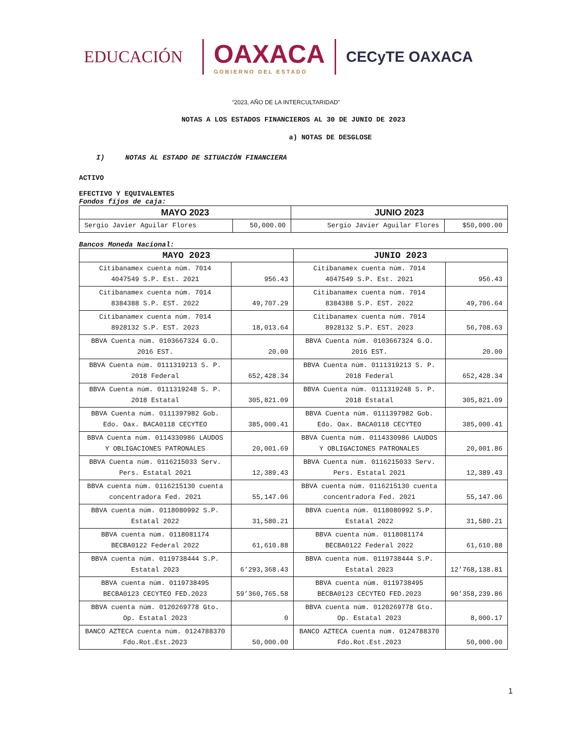EDUCACIÓN
OAXACA
GOBIERNO DEL ESTADO
CECyTE OAXACA
“2023, AÑO DE LA INTERCULTARIDAD”
NOTAS A LOS ESTADOS FINANCIEROS AL 30 DE JUNIO DE 2023
a) NOTAS DE DESGLOSE
I) NOTAS AL ESTADO DE SITUACIÓN FINANCIERA
ACTIVO
EFECTIVO Y EQUIVALENTES
Fondos fijos de caja:
| MAYO 2023 | | JUNIO 2023 | |
| --- | --- | --- | --- |
| Sergio Javier Aguilar Flores | 50,000.00 | Sergio Javier Aguilar Flores | $50,000.00 |
Bancos Moneda Nacional:
| MAYO 2023 | | JUNIO 2023 | |
| --- | --- | --- | --- |
| Citibanamex cuenta núm. 7014 4047549 S.P. Est. 2021 | 956.43 | Citibanamex cuenta núm. 7014 4047549 S.P. Est. 2021 | 956.43 |
| Citibanamex cuenta núm. 7014 8384388 S.P. EST. 2022 | 49,707.29 | Citibanamex cuenta núm. 7014 8384388 S.P. EST. 2022 | 49,706.64 |
| Citibanamex cuenta núm. 7014 8928132 S.P. EST. 2023 | 18,013.64 | Citibanamex cuenta núm. 7014 8928132 S.P. EST. 2023 | 56,708.63 |
| BBVA Cuenta núm. 0103667324 G.O. 2016 EST. | 20.00 | BBVA Cuenta núm. 0103667324 G.O. 2016 EST. | 20.00 |
| BBVA Cuenta núm. 0111319213 S. P. 2018 Federal | 652,428.34 | BBVA Cuenta núm. 0111319213 S. P. 2018 Federal | 652,428.34 |
| BBVA Cuenta núm. 0111319248 S. P. 2018 Estatal | 305,821.09 | BBVA Cuenta núm. 0111319248 S. P. 2018 Estatal | 305,821.09 |
| BBVA Cuenta núm. 0111397982 Gob. Edo. Oax. BACA0118 CECYTEO | 385,000.41 | BBVA Cuenta núm. 0111397982 Gob. Edo. Oax. BACA0118 CECYTEO | 385,000.41 |
| BBVA Cuenta núm. 0114330986 LAUDOS Y OBLIGACIONES PATRONALES | 20,001.69 | BBVA Cuenta núm. 0114330986 LAUDOS Y OBLIGACIONES PATRONALES | 20,001.86 |
| BBVA Cuenta núm. 0116215033 Serv. Pers. Estatal 2021 | 12,389.43 | BBVA Cuenta núm. 0116215033 Serv. Pers. Estatal 2021 | 12,389.43 |
| BBVA cuenta núm. 0116215130 cuenta concentradora Fed. 2021 | 55,147.06 | BBVA cuenta núm. 0116215130 cuenta concentradora Fed. 2021 | 55,147.06 |
| BBVA cuenta núm. 0118080992 S.P. Estatal 2022 | 31,580.21 | BBVA cuenta núm. 0118080992 S.P. Estatal 2022 | 31,580.21 |
| BBVA cuenta núm. 0118081174 BECBA0122 Federal 2022 | 61,610.88 | BBVA cuenta núm. 0118081174 BECBA0122 Federal 2022 | 61,610.88 |
| BBVA cuenta núm. 0119738444 S.P. Estatal 2023 | 6’293,368.43 | BBVA cuenta núm. 0119738444 S.P. Estatal 2023 | 12’768,138.81 |
| BBVA cuenta núm. 0119738495 BECBA0123 CECYTEO FED.2023 | 59’360,765.58 | BBVA cuenta núm. 0119738495 BECBA0123 CECYTEO FED.2023 | 90’358,239.86 |
| BBVA cuenta núm. 0120269778 Gto. Op. Estatal 2023 | 0 | BBVA cuenta núm. 0120269778 Gto. Op. Estatal 2023 | 8,000.17 |
| BANCO AZTECA cuenta núm. 0124788370 Fdo.Rot.Est.2023 | 50,000.00 | BANCO AZTECA cuenta núm. 0124788370 Fdo.Rot.Est.2023 | 50,000.00 |
1